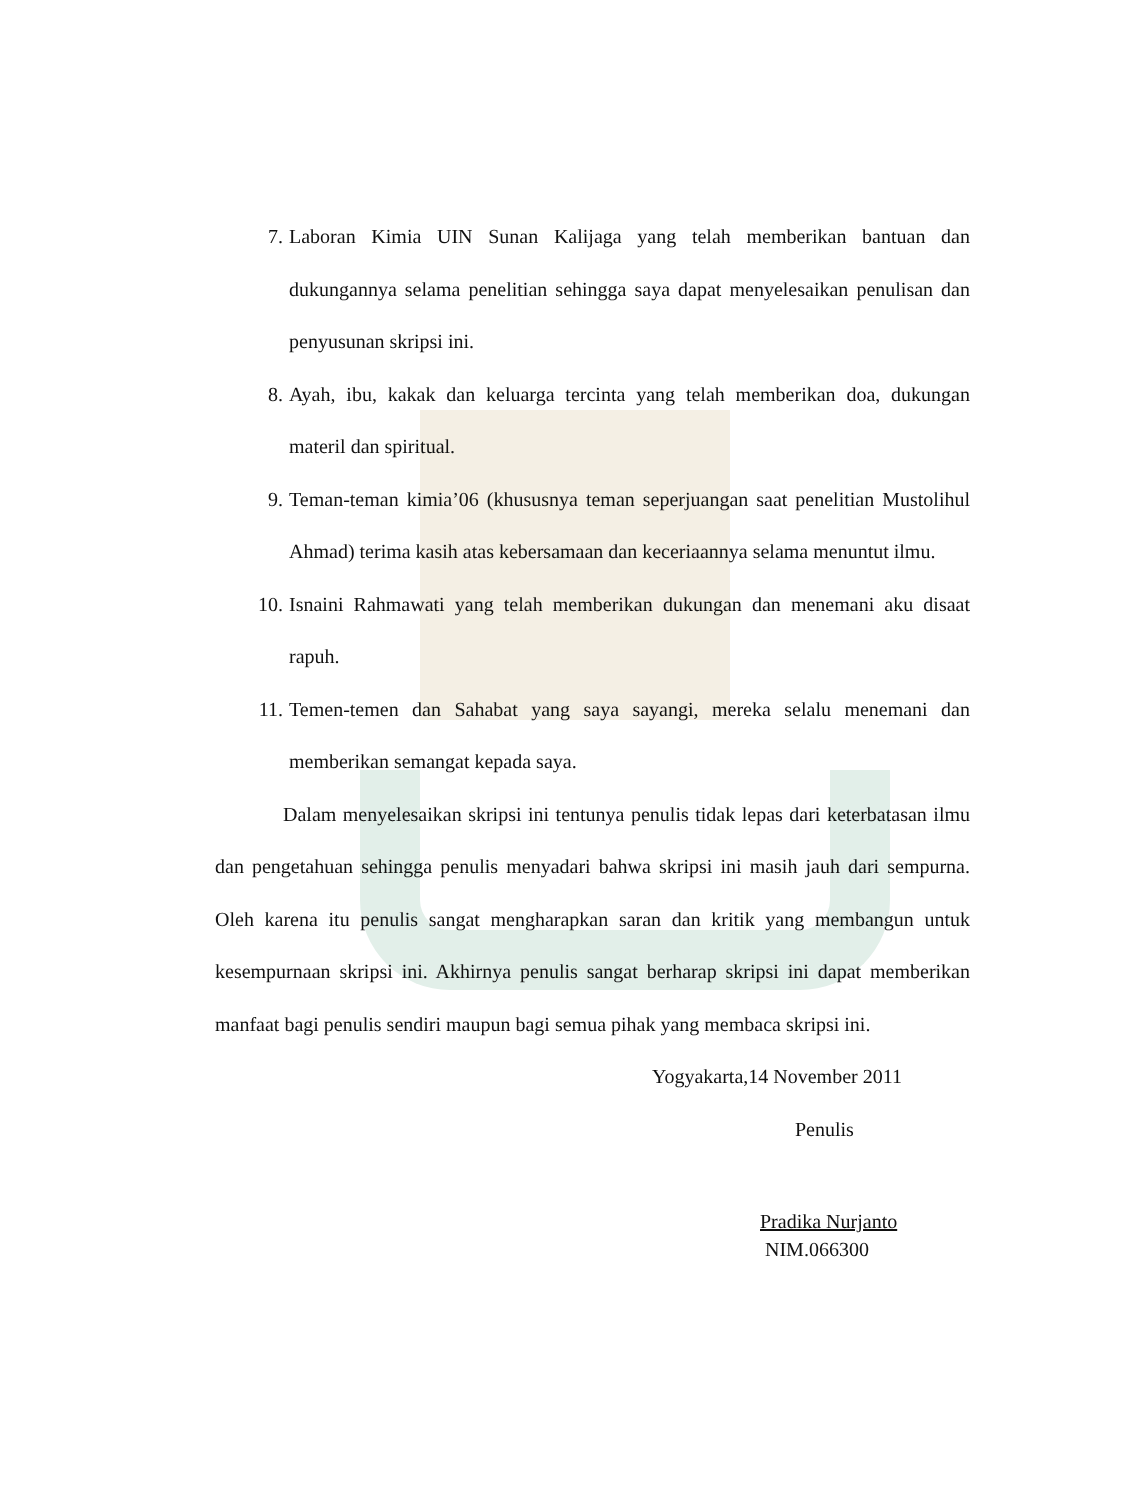7. Laboran Kimia UIN Sunan Kalijaga yang telah memberikan bantuan dan dukungannya selama penelitian sehingga saya dapat menyelesaikan penulisan dan penyusunan skripsi ini.
8. Ayah, ibu, kakak dan keluarga tercinta yang telah memberikan doa, dukungan materil dan spiritual.
9. Teman-teman kimia’06 (khususnya teman seperjuangan saat penelitian Mustolihul Ahmad) terima kasih atas kebersamaan dan keceriaannya selama menuntut ilmu.
10. Isnaini Rahmawati yang telah memberikan dukungan dan menemani aku disaat rapuh.
11. Temen-temen dan Sahabat yang saya sayangi, mereka selalu menemani dan memberikan semangat kepada saya.
Dalam menyelesaikan skripsi ini tentunya penulis tidak lepas dari keterbatasan ilmu dan pengetahuan sehingga penulis menyadari bahwa skripsi ini masih jauh dari sempurna. Oleh karena itu penulis sangat mengharapkan saran dan kritik yang membangun untuk kesempurnaan skripsi ini. Akhirnya penulis sangat berharap skripsi ini dapat memberikan manfaat bagi penulis sendiri maupun bagi semua pihak yang membaca skripsi ini.
Yogyakarta,14 November 2011
Penulis
Pradika Nurjanto
NIM.066300